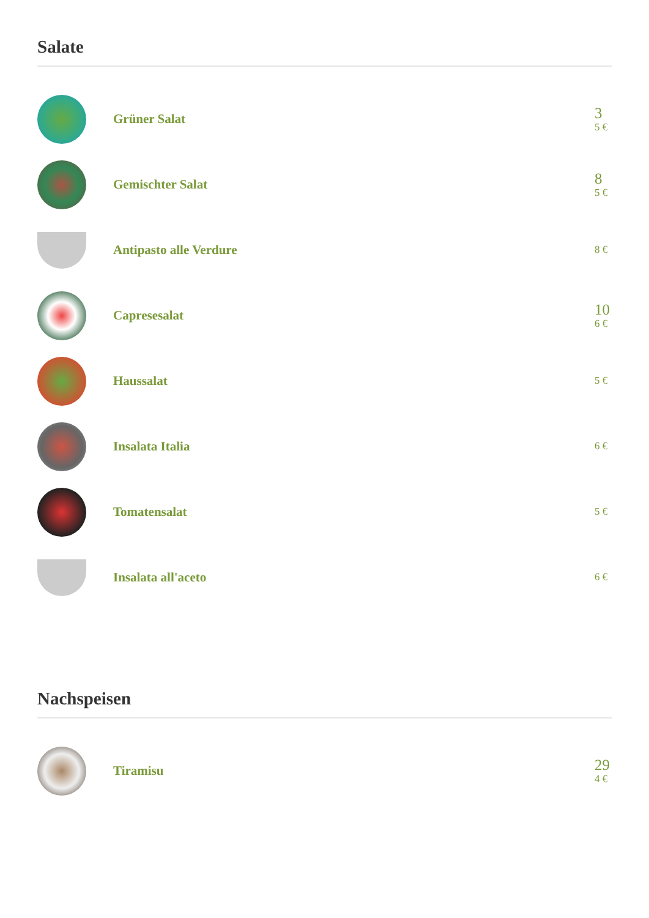Salate
Grüner Salat
3
5 €
Gemischter Salat
8
5 €
Antipasto alle Verdure
8 €
Capresesalat
10
6 €
Haussalat
5 €
Insalata Italia
6 €
Tomatensalat
5 €
Insalata all'aceto
6 €
Nachspeisen
Tiramisu
29
4 €